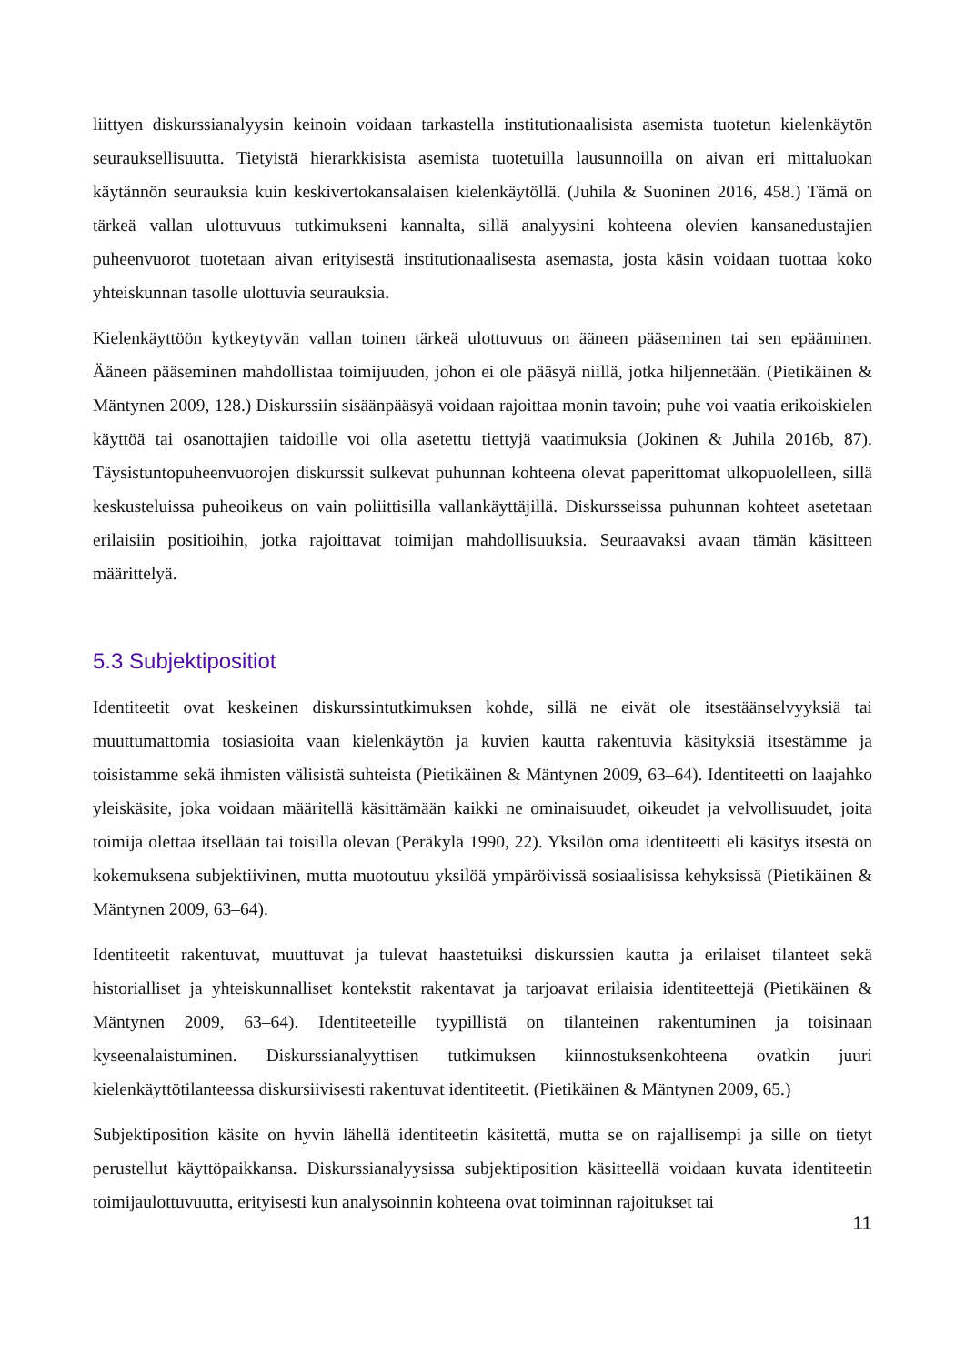liittyen diskurssianalyysin keinoin voidaan tarkastella institutionaalisista asemista tuotetun kielenkäytön seurauksellisuutta. Tietyistä hierarkkisista asemista tuotetuilla lausunnoilla on aivan eri mittaluokan käytännön seurauksia kuin keskivertokansalaisen kielenkäytöllä. (Juhila & Suoninen 2016, 458.) Tämä on tärkeä vallan ulottuvuus tutkimukseni kannalta, sillä analyysini kohteena olevien kansanedustajien puheenvuorot tuotetaan aivan erityisestä institutionaalisesta asemasta, josta käsin voidaan tuottaa koko yhteiskunnan tasolle ulottuvia seurauksia.
Kielenkäyttöön kytkeytyvän vallan toinen tärkeä ulottuvuus on ääneen pääseminen tai sen epääminen. Ääneen pääseminen mahdollistaa toimijuuden, johon ei ole pääsyä niillä, jotka hiljennetään. (Pietikäinen & Mäntynen 2009, 128.) Diskurssiin sisäänpääsyä voidaan rajoittaa monin tavoin; puhe voi vaatia erikoiskielen käyttöä tai osanottajien taidoille voi olla asetettu tiettyjä vaatimuksia (Jokinen & Juhila 2016b, 87). Täysistuntopuheenvuorojen diskurssit sulkevat puhunnan kohteena olevat paperittomat ulkopuolelleen, sillä keskusteluissa puheoikeus on vain poliittisilla vallankäyttäjillä. Diskursseissa puhunnan kohteet asetetaan erilaisiin positioihin, jotka rajoittavat toimijan mahdollisuuksia. Seuraavaksi avaan tämän käsitteen määrittelyä.
5.3 Subjektipositiot
Identiteetit ovat keskeinen diskurssintutkimuksen kohde, sillä ne eivät ole itsestäänselvyyksiä tai muuttumattomia tosiasioita vaan kielenkäytön ja kuvien kautta rakentuvia käsityksiä itsestämme ja toisistamme sekä ihmisten välisistä suhteista (Pietikäinen & Mäntynen 2009, 63–64). Identiteetti on laajahko yleiskäsite, joka voidaan määritellä käsittämään kaikki ne ominaisuudet, oikeudet ja velvollisuudet, joita toimija olettaa itsellään tai toisilla olevan (Peräkylä 1990, 22). Yksilön oma identiteetti eli käsitys itsestä on kokemuksena subjektiivinen, mutta muotoutuu yksilöä ympäröivissä sosiaalisissa kehyksissä (Pietikäinen & Mäntynen 2009, 63–64).
Identiteetit rakentuvat, muuttuvat ja tulevat haastetuiksi diskurssien kautta ja erilaiset tilanteet sekä historialliset ja yhteiskunnalliset kontekstit rakentavat ja tarjoavat erilaisia identiteettejä (Pietikäinen & Mäntynen 2009, 63–64). Identiteeteille tyypillistä on tilanteinen rakentuminen ja toisinaan kyseenalaistuminen. Diskurssianalyyttisen tutkimuksen kiinnostuksenkohteena ovatkin juuri kielenkäyttötilanteessa diskursiivisesti rakentuvat identiteetit. (Pietikäinen & Mäntynen 2009, 65.)
Subjektiposition käsite on hyvin lähellä identiteetin käsitettä, mutta se on rajallisempi ja sille on tietyt perustellut käyttöpaikkansa. Diskurssianalyysissa subjektiposition käsitteellä voidaan kuvata identiteetin toimijaulottuvuutta, erityisesti kun analysoinnin kohteena ovat toiminnan rajoitukset tai
11